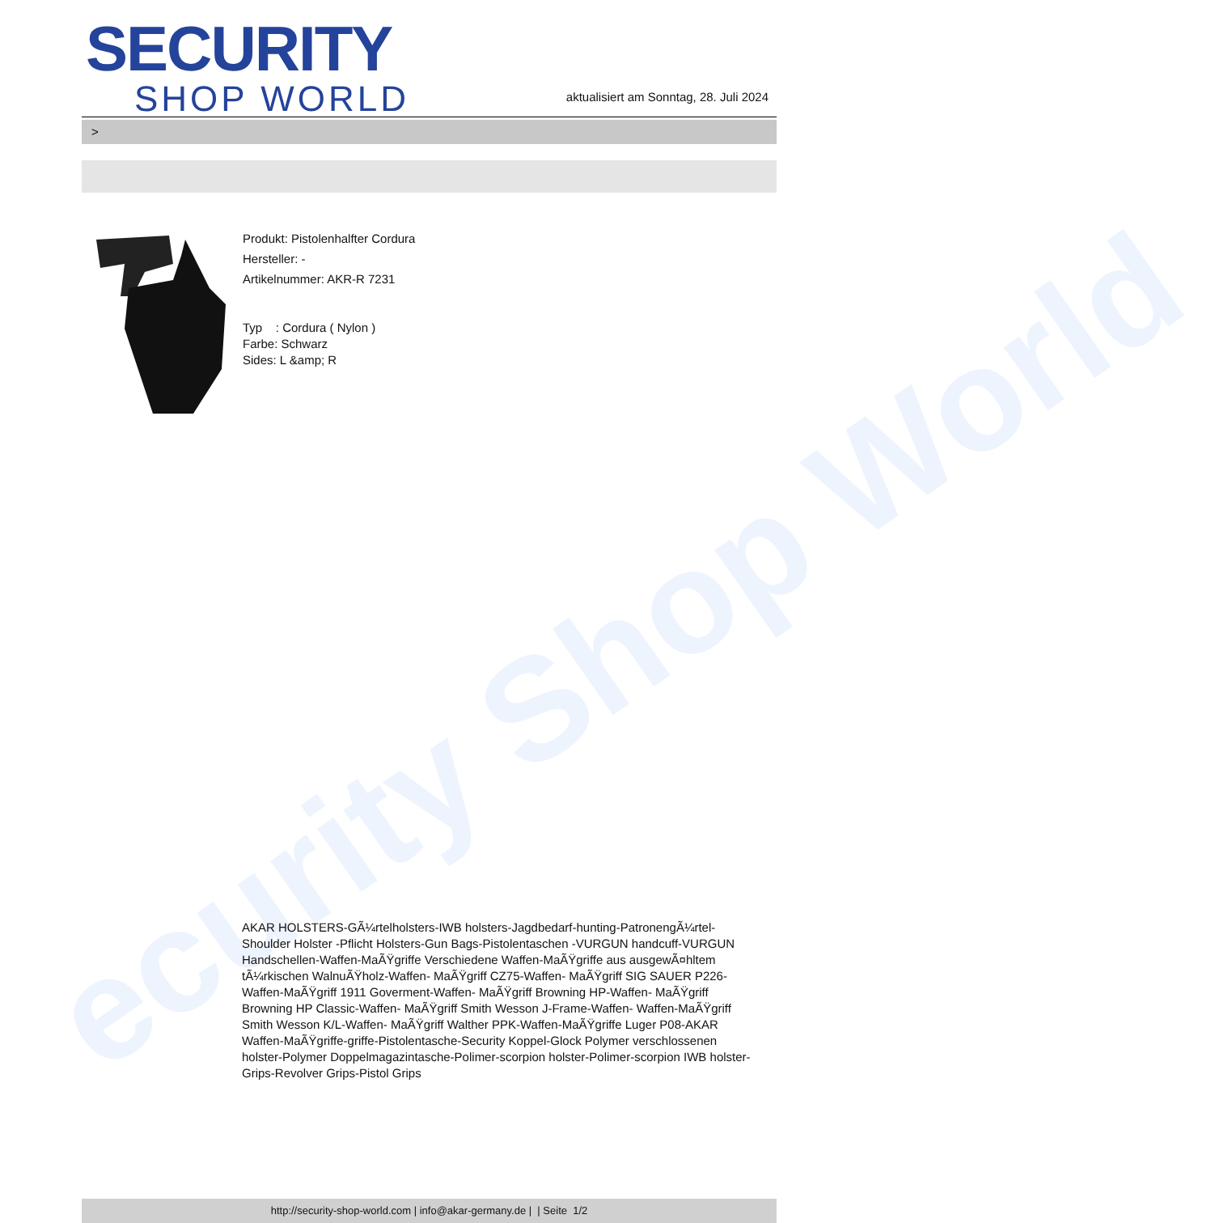ecurity Shop World
SECURITY
SHOP WORLD
aktualisiert am Sonntag, 28. Juli 2024
>
Produkt: Pistolenhalfter Cordura
Hersteller: -
Artikelnummer: AKR-R 7231
Typ : Cordura ( Nylon )
Farbe: Schwarz
Sides: L &amp; R
AKAR HOLSTERS-GÃ¼rtelholsters-IWB holsters-Jagdbedarf-hunting-PatronengÃ¼rtel- Shoulder Holster -Pflicht Holsters-Gun Bags-Pistolentaschen -VURGUN handcuff-VURGUN Handschellen-Waffen-MaÃŸgriffe Verschiedene Waffen-MaÃŸgriffe aus ausgewÃ¤hltem tÃ¼rkischen WalnuÃŸholz-Waffen- MaÃŸgriff CZ75-Waffen- MaÃŸgriff SIG SAUER P226-Waffen-MaÃŸgriff 1911 Goverment-Waffen- MaÃŸgriff Browning HP-Waffen- MaÃŸgriff Browning HP Classic-Waffen- MaÃŸgriff Smith Wesson J-Frame-Waffen- Waffen-MaÃŸgriff Smith Wesson K/L-Waffen- MaÃŸgriff Walther PPK-Waffen-MaÃŸgriffe Luger P08-AKAR Waffen-MaÃŸgriffe-griffe-Pistolentasche-Security Koppel-Glock Polymer verschlossenen holster-Polymer Doppelmagazintasche-Polimer-scorpion holster-Polimer-scorpion IWB holster-Grips-Revolver Grips-Pistol Grips
http://security-shop-world.com | info@akar-germany.de | | Seite 1/2